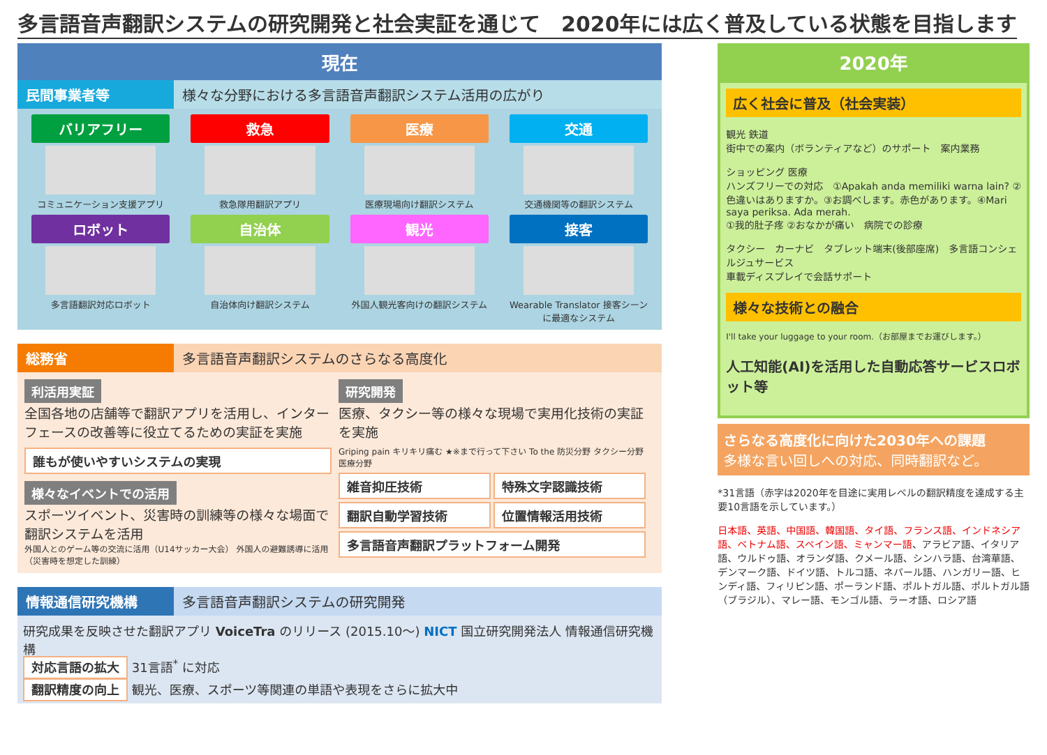多言語音声翻訳システムの研究開発と社会実証を通じて　2020年には広く普及している状態を目指します
現在
民間事業者等
様々な分野における多言語音声翻訳システム活用の広がり
バリアフリー
コミュニケーション支援アプリ
救急
救急隊用翻訳アプリ
医療
医療現場向け翻訳システム
交通
交通機関等の翻訳システム
ロボット
多言語翻訳対応ロボット
自治体
自治体向け翻訳システム
観光
外国人観光客向けの翻訳システム
接客
Wearable Translator 接客シーンに最適なシステム
総務省
多言語音声翻訳システムのさらなる高度化
利活用実証
全国各地の店舗等で翻訳アプリを活用し、インターフェースの改善等に役立てるための実証を実施
誰もが使いやすいシステムの実現
様々なイベントでの活用
スポーツイベント、災害時の訓練等の様々な場面で翻訳システムを活用
外国人とのゲーム等の交流に活用（U14サッカー大会） 外国人の避難誘導に活用（災害時を想定した訓練）
研究開発
医療、タクシー等の様々な現場で実用化技術の実証を実施
Griping pain キリキリ痛む ★※まで行って下さい To the 防災分野 タクシー分野 医療分野
雑音抑圧技術
特殊文字認識技術
翻訳自動学習技術
位置情報活用技術
多言語音声翻訳プラットフォーム開発
情報通信研究機構 多言語音声翻訳システムの研究開発
研究成果を反映させた翻訳アプリ VoiceTra のリリース (2015.10～) NICT 国立研究開発法人 情報通信研究機構
対応言語の拡大 31言語<sup>*</sup> に対応
翻訳精度の向上 観光、医療、スポーツ等関連の単語や表現をさらに拡大中
2020年
広く社会に普及（社会実装）
観光 鉄道
街中での案内（ボランティアなど）のサポート　案内業務
ショッピング 医療
ハンズフリーでの対応　①Apakah anda memiliki warna lain? ②色違いはありますか。③お調べします。赤色があります。④Mari saya periksa. Ada merah.
①我的肚子疼 ②おなかが痛い　病院での診療
タクシー　カーナビ　タブレット端末(後部座席)　多言語コンシェルジュサービス
車載ディスプレイで会話サポート
様々な技術との融合
I'll take your luggage to your room.（お部屋までお運びします。）
人工知能(AI)を活用した自動応答サービスロボット等
さらなる高度化に向けた2030年への課題
多様な言い回しへの対応、同時翻訳など。
*31言語（赤字は2020年を目途に実用レベルの翻訳精度を達成する主要10言語を示しています。）
日本語、英語、中国語、韓国語、タイ語、フランス語、インドネシア語、ベトナム語、スペイン語、ミャンマー語、アラビア語、イタリア語、ウルドゥ語、オランダ語、クメール語、シンハラ語、台湾華語、デンマーク語、ドイツ語、トルコ語、ネパール語、ハンガリー語、ヒンディ語、フィリピン語、ポーランド語、ポルトガル語、ポルトガル語（ブラジル）、マレー語、モンゴル語、ラーオ語、ロシア語